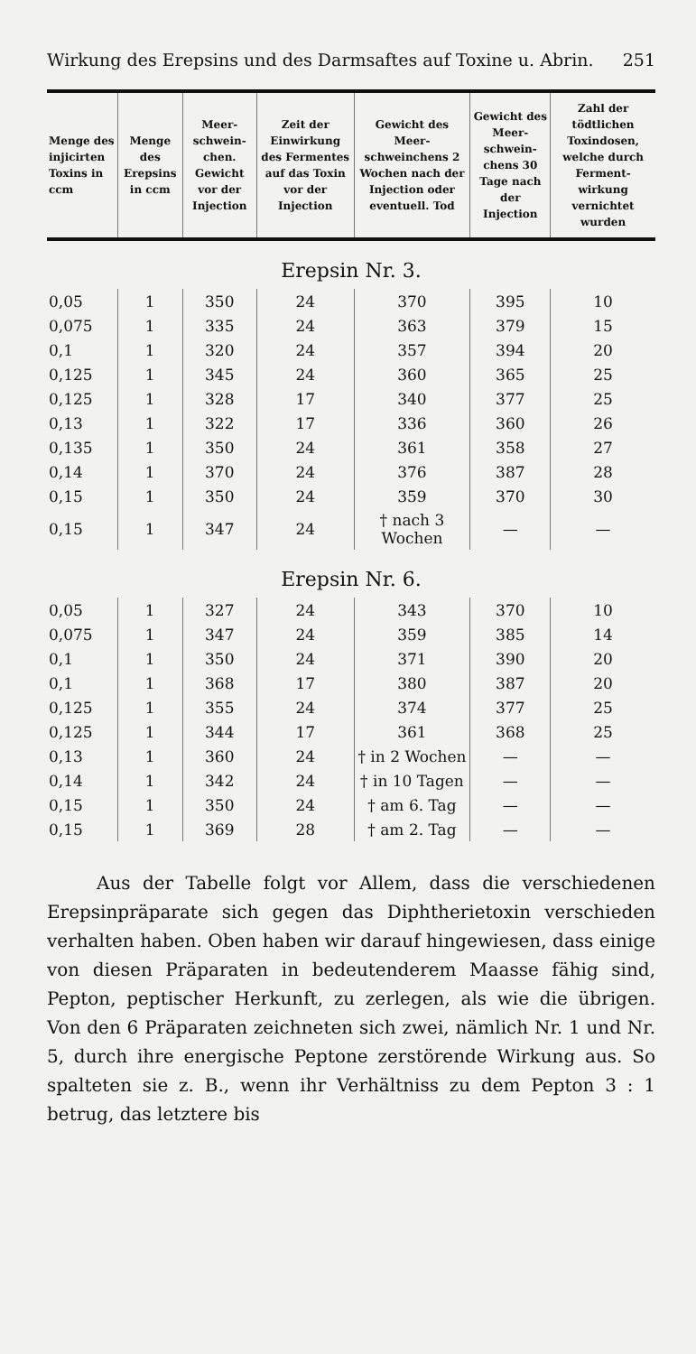Wirkung des Erepsins und des Darmsaftes auf Toxine u. Abrin. 251
| Menge des injicirten Toxins in ccm | Menge des Erepsins in ccm | Meer-schwein-chen. Gewicht vor der Injection | Zeit der Einwirkung des Fermentes auf das Toxin vor der Injection | Gewicht des Meer-schweinchens 2 Wochen nach der Injection oder eventuell. Tod | Gewicht des Meer-schwein-chens 30 Tage nach der Injection | Zahl der tödtlichen Toxindosen, welche durch Ferment-wirkung vernichtet wurden |
| --- | --- | --- | --- | --- | --- | --- |
| Erepsin Nr. 3. | | | | | | |
| 0,05 | 1 | 350 | 24 | 370 | 395 | 10 |
| 0,075 | 1 | 335 | 24 | 363 | 379 | 15 |
| 0,1 | 1 | 320 | 24 | 357 | 394 | 20 |
| 0,125 | 1 | 345 | 24 | 360 | 365 | 25 |
| 0,125 | 1 | 328 | 17 | 340 | 377 | 25 |
| 0,13 | 1 | 322 | 17 | 336 | 360 | 26 |
| 0,135 | 1 | 350 | 24 | 361 | 358 | 27 |
| 0,14 | 1 | 370 | 24 | 376 | 387 | 28 |
| 0,15 | 1 | 350 | 24 | 359 | 370 | 30 |
| 0,15 | 1 | 347 | 24 | † nach 3 Wochen | — | — |
| Erepsin Nr. 6. | | | | | | |
| 0,05 | 1 | 327 | 24 | 343 | 370 | 10 |
| 0,075 | 1 | 347 | 24 | 359 | 385 | 14 |
| 0,1 | 1 | 350 | 24 | 371 | 390 | 20 |
| 0,1 | 1 | 368 | 17 | 380 | 387 | 20 |
| 0,125 | 1 | 355 | 24 | 374 | 377 | 25 |
| 0,125 | 1 | 344 | 17 | 361 | 368 | 25 |
| 0,13 | 1 | 360 | 24 | † in 2 Wochen | — | — |
| 0,14 | 1 | 342 | 24 | † in 10 Tagen | — | — |
| 0,15 | 1 | 350 | 24 | † am 6. Tag | — | — |
| 0,15 | 1 | 369 | 28 | † am 2. Tag | — | — |
Aus der Tabelle folgt vor Allem, dass die verschiedenen Erepsinpräparate sich gegen das Diphtherietoxin verschieden verhalten haben. Oben haben wir darauf hingewiesen, dass einige von diesen Präparaten in bedeutenderem Maasse fähig sind, Pepton, peptischer Herkunft, zu zerlegen, als wie die übrigen. Von den 6 Präparaten zeichneten sich zwei, nämlich Nr. 1 und Nr. 5, durch ihre energische Peptone zerstörende Wirkung aus. So spalteten sie z. B., wenn ihr Verhältniss zu dem Pepton 3 : 1 betrug, das letztere bis